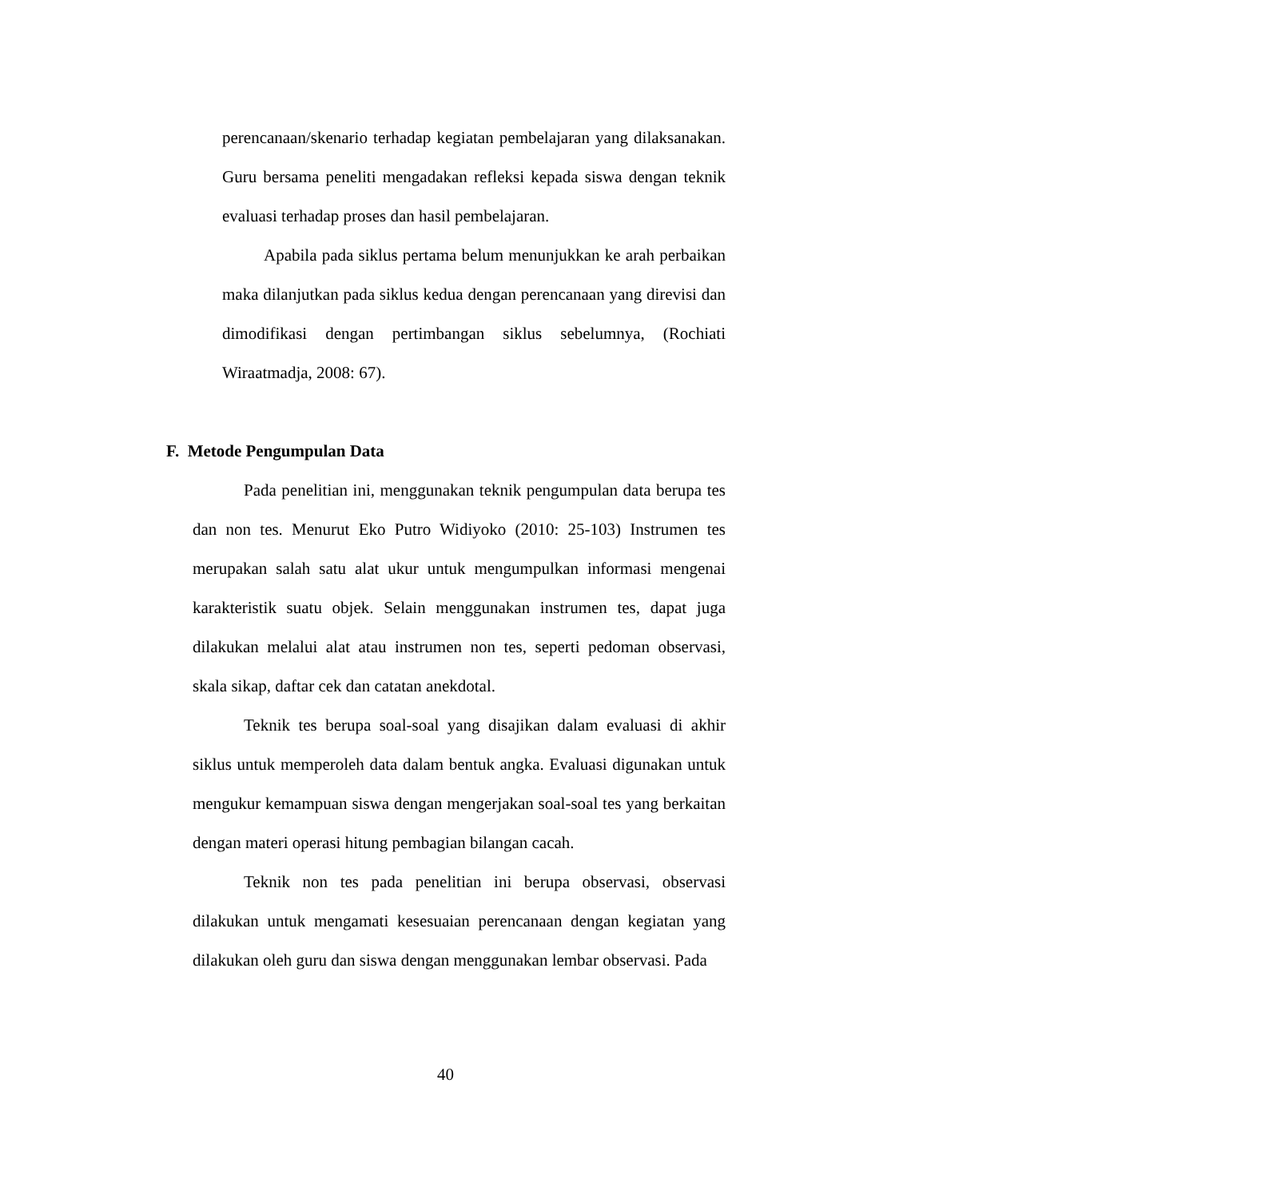perencanaan/skenario terhadap kegiatan pembelajaran yang dilaksanakan. Guru bersama peneliti mengadakan refleksi kepada siswa dengan teknik evaluasi terhadap proses dan hasil pembelajaran.
Apabila pada siklus pertama belum menunjukkan ke arah perbaikan maka dilanjutkan pada siklus kedua dengan perencanaan yang direvisi dan dimodifikasi dengan pertimbangan siklus sebelumnya, (Rochiati Wiraatmadja, 2008: 67).
F. Metode Pengumpulan Data
Pada penelitian ini, menggunakan teknik pengumpulan data berupa tes dan non tes. Menurut Eko Putro Widiyoko (2010: 25-103) Instrumen tes merupakan salah satu alat ukur untuk mengumpulkan informasi mengenai karakteristik suatu objek. Selain menggunakan instrumen tes, dapat juga dilakukan melalui alat atau instrumen non tes, seperti pedoman observasi, skala sikap, daftar cek dan catatan anekdotal.
Teknik tes berupa soal-soal yang disajikan dalam evaluasi di akhir siklus untuk memperoleh data dalam bentuk angka. Evaluasi digunakan untuk mengukur kemampuan siswa dengan mengerjakan soal-soal tes yang berkaitan dengan materi operasi hitung pembagian bilangan cacah.
Teknik non tes pada penelitian ini berupa observasi, observasi dilakukan untuk mengamati kesesuaian perencanaan dengan kegiatan yang dilakukan oleh guru dan siswa dengan menggunakan lembar observasi. Pada
40